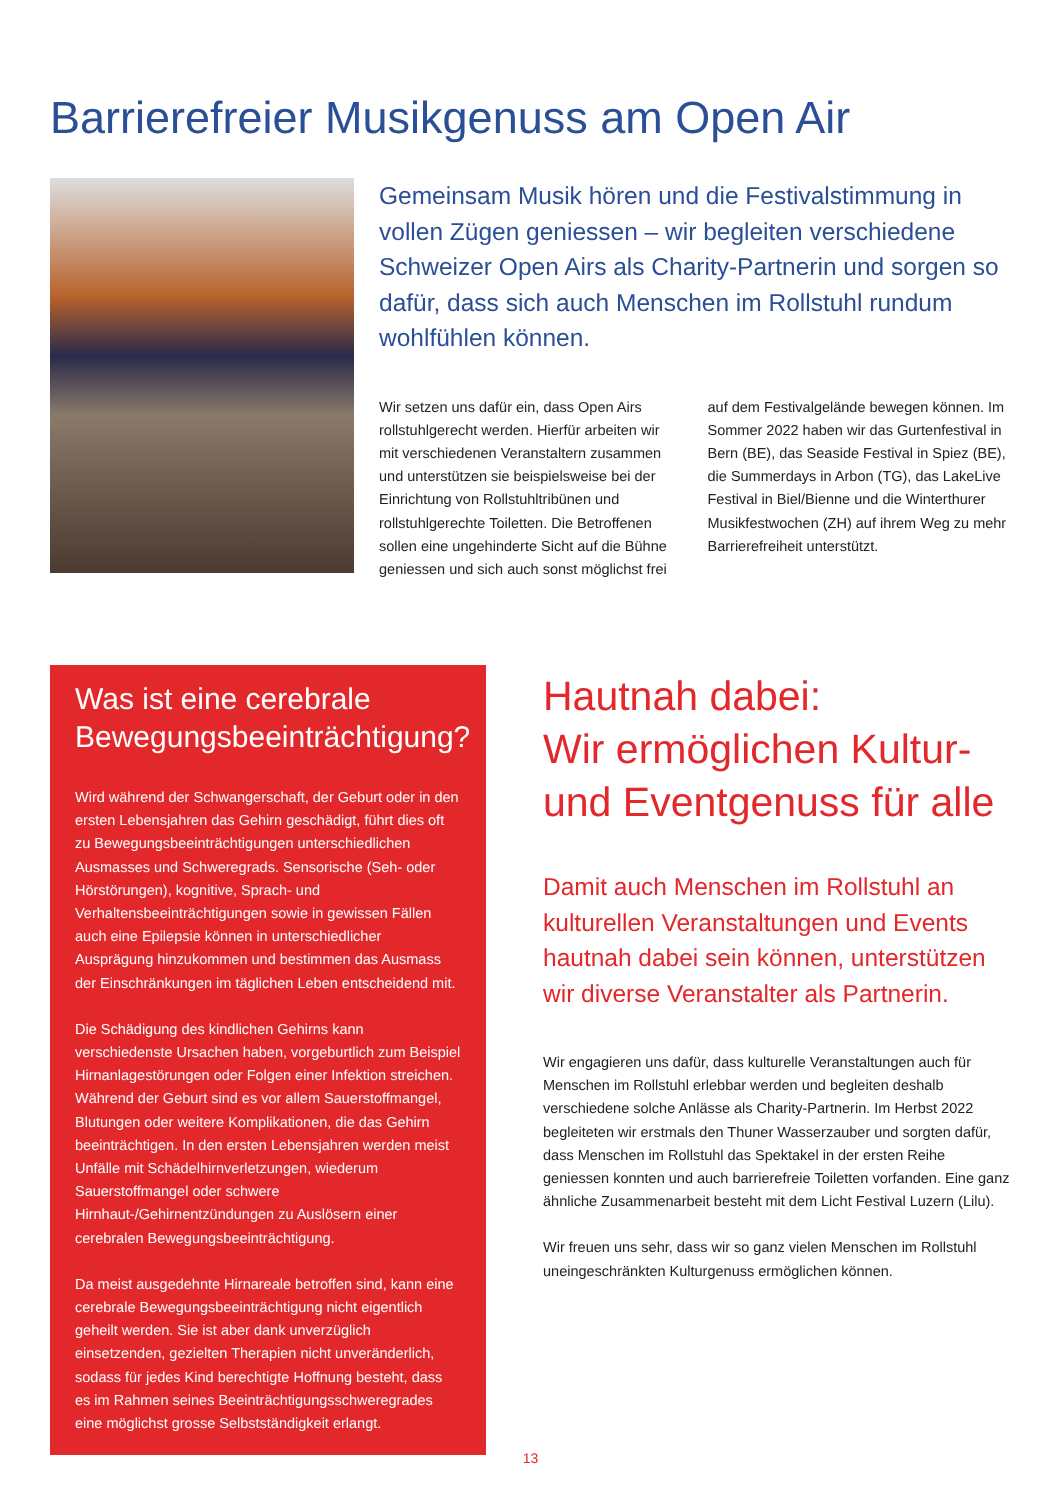Barrierefreier Musikgenuss am Open Air
Gemeinsam Musik hören und die Festivalstimmung in vollen Zügen geniessen – wir begleiten verschiedene Schweizer Open Airs als Charity-Partnerin und sorgen so dafür, dass sich auch Menschen im Rollstuhl rundum wohlfühlen können.
Wir setzen uns dafür ein, dass Open Airs rollstuhlgerecht werden. Hierfür arbeiten wir mit verschiedenen Veranstaltern zusammen und unterstützen sie beispielsweise bei der Einrichtung von Rollstuhltribünen und rollstuhlgerechte Toiletten. Die Betroffenen sollen eine ungehinderte Sicht auf die Bühne geniessen und sich auch sonst möglichst frei auf dem Festivalgelände bewegen können. Im Sommer 2022 haben wir das Gurtenfestival in Bern (BE), das Seaside Festival in Spiez (BE), die Summerdays in Arbon (TG), das LakeLive Festival in Biel/Bienne und die Winterthurer Musikfestwochen (ZH) auf ihrem Weg zu mehr Barrierefreiheit unterstützt.
Was ist eine cerebrale Bewegungsbeeinträchtigung?
Wird während der Schwangerschaft, der Geburt oder in den ersten Lebensjahren das Gehirn geschädigt, führt dies oft zu Bewegungsbeeinträchtigungen unterschiedlichen Ausmasses und Schweregrads. Sensorische (Seh- oder Hörstörungen), kognitive, Sprach- und Verhaltensbeeinträchtigungen sowie in gewissen Fällen auch eine Epilepsie können in unterschiedlicher Ausprägung hinzukommen und bestimmen das Ausmass der Einschränkungen im täglichen Leben entscheidend mit.
Die Schädigung des kindlichen Gehirns kann verschiedenste Ursachen haben, vorgeburtlich zum Beispiel Hirnanlagestörungen oder Folgen einer Infektion streichen. Während der Geburt sind es vor allem Sauerstoffmangel, Blutungen oder weitere Komplikationen, die das Gehirn beeinträchtigen. In den ersten Lebensjahren werden meist Unfälle mit Schädelhirnverletzungen, wiederum Sauerstoffmangel oder schwere Hirnhaut-/Gehirnentzündungen zu Auslösern einer cerebralen Bewegungsbeeinträchtigung.
Da meist ausgedehnte Hirnareale betroffen sind, kann eine cerebrale Bewegungsbeeinträchtigung nicht eigentlich geheilt werden. Sie ist aber dank unverzüglich einsetzenden, gezielten Therapien nicht unveränderlich, sodass für jedes Kind berechtigte Hoffnung besteht, dass es im Rahmen seines Beeinträchtigungsschweregrades eine möglichst grosse Selbstständigkeit erlangt.
Hautnah dabei:
Wir ermöglichen Kultur- und Eventgenuss für alle
Damit auch Menschen im Rollstuhl an kulturellen Veranstaltungen und Events hautnah dabei sein können, unterstützen wir diverse Veranstalter als Partnerin.
Wir engagieren uns dafür, dass kulturelle Veranstaltungen auch für Menschen im Rollstuhl erlebbar werden und begleiten deshalb verschiedene solche Anlässe als Charity-Partnerin. Im Herbst 2022 begleiteten wir erstmals den Thuner Wasserzauber und sorgten dafür, dass Menschen im Rollstuhl das Spektakel in der ersten Reihe geniessen konnten und auch barrierefreie Toiletten vorfanden. Eine ganz ähnliche Zusammenarbeit besteht mit dem Licht Festival Luzern (Lilu).
Wir freuen uns sehr, dass wir so ganz vielen Menschen im Rollstuhl uneingeschränkten Kulturgenuss ermöglichen können.
13